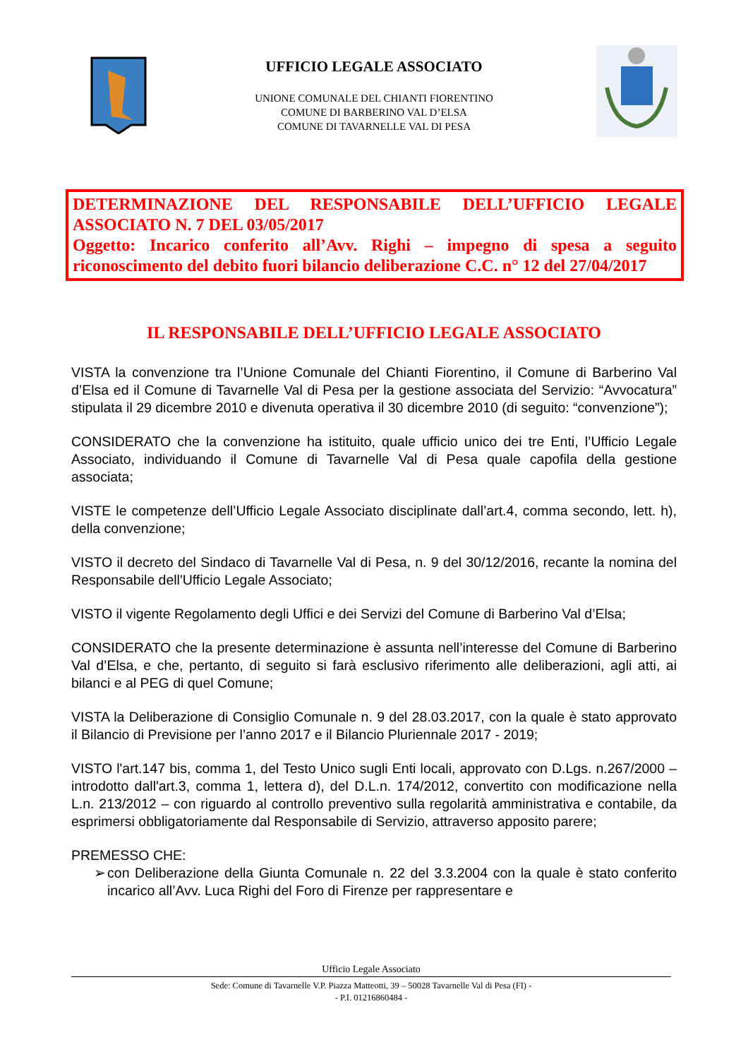UFFICIO LEGALE ASSOCIATO
UNIONE COMUNALE DEL CHIANTI FIORENTINO
COMUNE DI BARBERINO VAL D’ELSA
COMUNE DI TAVARNELLE VAL DI PESA
DETERMINAZIONE DEL RESPONSABILE DELL’UFFICIO LEGALE ASSOCIATO N. 7 DEL 03/05/2017
Oggetto: Incarico conferito all’Avv. Righi – impegno di spesa a seguito riconoscimento del debito fuori bilancio deliberazione C.C. n° 12 del 27/04/2017
IL RESPONSABILE DELL’UFFICIO LEGALE ASSOCIATO
VISTA la convenzione tra l’Unione Comunale del Chianti Fiorentino, il Comune di Barberino Val d’Elsa ed il Comune di Tavarnelle Val di Pesa per la gestione associata del Servizio: “Avvocatura” stipulata il 29 dicembre 2010 e divenuta operativa il 30 dicembre 2010 (di seguito: “convenzione”);
CONSIDERATO che la convenzione ha istituito, quale ufficio unico dei tre Enti, l’Ufficio Legale Associato, individuando il Comune di Tavarnelle Val di Pesa quale capofila della gestione associata;
VISTE le competenze dell’Ufficio Legale Associato disciplinate dall’art.4, comma secondo, lett. h), della convenzione;
VISTO il decreto del Sindaco di Tavarnelle Val di Pesa, n. 9 del 30/12/2016, recante la nomina del Responsabile dell'Ufficio Legale Associato;
VISTO il vigente Regolamento degli Uffici e dei Servizi del Comune di Barberino Val d’Elsa;
CONSIDERATO che la presente determinazione è assunta nell’interesse del Comune di Barberino Val d’Elsa, e che, pertanto, di seguito si farà esclusivo riferimento alle deliberazioni, agli atti, ai bilanci e al PEG di quel Comune;
VISTA la Deliberazione di Consiglio Comunale n. 9 del 28.03.2017, con la quale è stato approvato il Bilancio di Previsione per l’anno 2017 e il Bilancio Pluriennale 2017 - 2019;
VISTO l'art.147 bis, comma 1, del Testo Unico sugli Enti locali, approvato con D.Lgs. n.267/2000 – introdotto dall'art.3, comma 1, lettera d), del D.L.n. 174/2012, convertito con modificazione nella L.n. 213/2012 – con riguardo al controllo preventivo sulla regolarità amministrativa e contabile, da esprimersi obbligatoriamente dal Responsabile di Servizio, attraverso apposito parere;
PREMESSO CHE:
➢ con Deliberazione della Giunta Comunale n. 22 del 3.3.2004 con la quale è stato conferito incarico all’Avv. Luca Righi del Foro di Firenze per rappresentare e
Ufficio Legale Associato
Sede: Comune di Tavarnelle V.P. Piazza Matteotti, 39 – 50028 Tavarnelle Val di Pesa (FI) -
- P.I. 01216860484 -